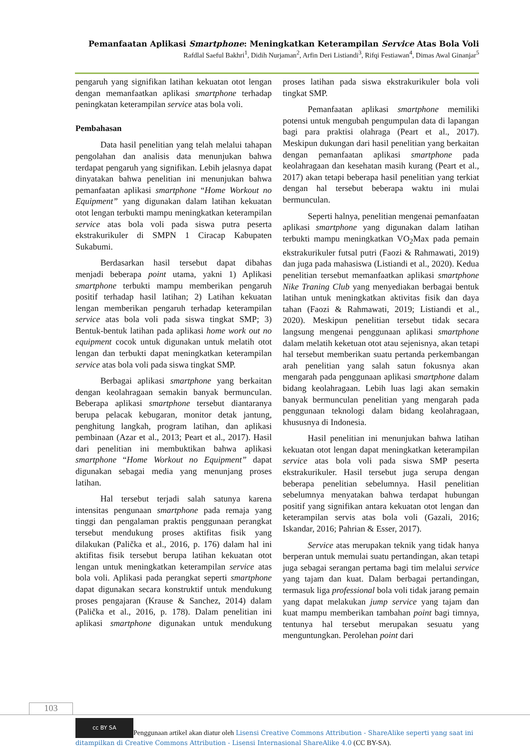Pemanfaatan Aplikasi Smartphone: Meningkatkan Keterampilan Service Atas Bola Voli
Rafdlal Saeful Bakhri<sup>1</sup>, Didih Nurjaman<sup>2</sup>, Arfin Deri Listiandi<sup>3</sup>, Rifqi Festiawan<sup>4</sup>, Dimas Awal Ginanjar<sup>5</sup>
pengaruh yang signifikan latihan kekuatan otot lengan dengan memanfaatkan aplikasi smartphone terhadap peningkatan keterampilan service atas bola voli.
Pembahasan
Data hasil penelitian yang telah melalui tahapan pengolahan dan analisis data menunjukan bahwa terdapat pengaruh yang signifikan. Lebih jelasnya dapat dinyatakan bahwa penelitian ini menunjukan bahwa pemanfaatan aplikasi smartphone “Home Workout no Equipment” yang digunakan dalam latihan kekuatan otot lengan terbukti mampu meningkatkan keterampilan service atas bola voli pada siswa putra peserta ekstrakurikuler di SMPN 1 Ciracap Kabupaten Sukabumi.
Berdasarkan hasil tersebut dapat dibahas menjadi beberapa point utama, yakni 1) Aplikasi smartphone terbukti mampu memberikan pengaruh positif terhadap hasil latihan; 2) Latihan kekuatan lengan memberikan pengaruh terhadap keterampilan service atas bola voli pada siswa tingkat SMP; 3) Bentuk-bentuk latihan pada aplikasi home work out no equipment cocok untuk digunakan untuk melatih otot lengan dan terbukti dapat meningkatkan keterampilan service atas bola voli pada siswa tingkat SMP.
Berbagai aplikasi smartphone yang berkaitan dengan keolahragaan semakin banyak bermunculan. Beberapa aplikasi smartphone tersebut diantaranya berupa pelacak kebugaran, monitor detak jantung, penghitung langkah, program latihan, dan aplikasi pembinaan (Azar et al., 2013; Peart et al., 2017). Hasil dari penelitian ini membuktikan bahwa aplikasi smartphone “Home Workout no Equipment” dapat digunakan sebagai media yang menunjang proses latihan.
Hal tersebut terjadi salah satunya karena intensitas pengunaan smartphone pada remaja yang tinggi dan pengalaman praktis penggunaan perangkat tersebut mendukung proses aktifitas fisik yang dilakukan (Palička et al., 2016, p. 176) dalam hal ini aktifitas fisik tersebut berupa latihan kekuatan otot lengan untuk meningkatkan keterampilan service atas bola voli. Aplikasi pada perangkat seperti smartphone dapat digunakan secara konstruktif untuk mendukung proses pengajaran (Krause & Sanchez, 2014) dalam (Palička et al., 2016, p. 178). Dalam penelitian ini aplikasi smartphone digunakan untuk mendukung proses latihan pada siswa ekstrakurikuler bola voli tingkat SMP.
Pemanfaatan aplikasi smartphone memiliki potensi untuk mengubah pengumpulan data di lapangan bagi para praktisi olahraga (Peart et al., 2017). Meskipun dukungan dari hasil penelitian yang berkaitan dengan pemanfaatan aplikasi smartphone pada keolahragaan dan kesehatan masih kurang (Peart et al., 2017) akan tetapi beberapa hasil penelitian yang terkiat dengan hal tersebut beberapa waktu ini mulai bermunculan.
Seperti halnya, penelitian mengenai pemanfaatan aplikasi smartphone yang digunakan dalam latihan terbukti mampu meningkatkan VO<sub>2</sub>Max pada pemain ekstrakurikuler futsal putri (Faozi & Rahmawati, 2019) dan juga pada mahasiswa (Listiandi et al., 2020). Kedua penelitian tersebut memanfaatkan aplikasi smartphone Nike Traning Club yang menyediakan berbagai bentuk latihan untuk meningkatkan aktivitas fisik dan daya tahan (Faozi & Rahmawati, 2019; Listiandi et al., 2020). Meskipun penelitian tersebut tidak secara langsung mengenai penggunaan aplikasi smartphone dalam melatih keketuan otot atau sejenisnya, akan tetapi hal tersebut memberikan suatu pertanda perkembangan arah penelitian yang salah satun fokusnya akan mengarah pada penggunaan aplikasi smartphone dalam bidang keolahragaan. Lebih luas lagi akan semakin banyak bermunculan penelitian yang mengarah pada penggunaan teknologi dalam bidang keolahragaan, khususnya di Indonesia.
Hasil penelitian ini menunjukan bahwa latihan kekuatan otot lengan dapat meningkatkan keterampilan service atas bola voli pada siswa SMP peserta ekstrakurikuler. Hasil tersebut juga serupa dengan beberapa penelitian sebelumnya. Hasil penelitian sebelumnya menyatakan bahwa terdapat hubungan positif yang signifikan antara kekuatan otot lengan dan keterampilan servis atas bola voli (Gazali, 2016; Iskandar, 2016; Pahrian & Esser, 2017).
Service atas merupakan teknik yang tidak hanya berperan untuk memulai suatu pertandingan, akan tetapi juga sebagai serangan pertama bagi tim melalui service yang tajam dan kuat. Dalam berbagai pertandingan, termasuk liga professional bola voli tidak jarang pemain yang dapat melakukan jump service yang tajam dan kuat mampu memberikan tambahan point bagi timnya, tentunya hal tersebut merupakan sesuatu yang menguntungkan. Perolehan point dari
103
cc BY SA Penggunaan artikel akan diatur oleh Lisensi Creative Commons Attribution - ShareAlike seperti yang saat ini ditampilkan di Creative Commons Attribution - Lisensi Internasional ShareAlike 4.0 (CC BY-SA).